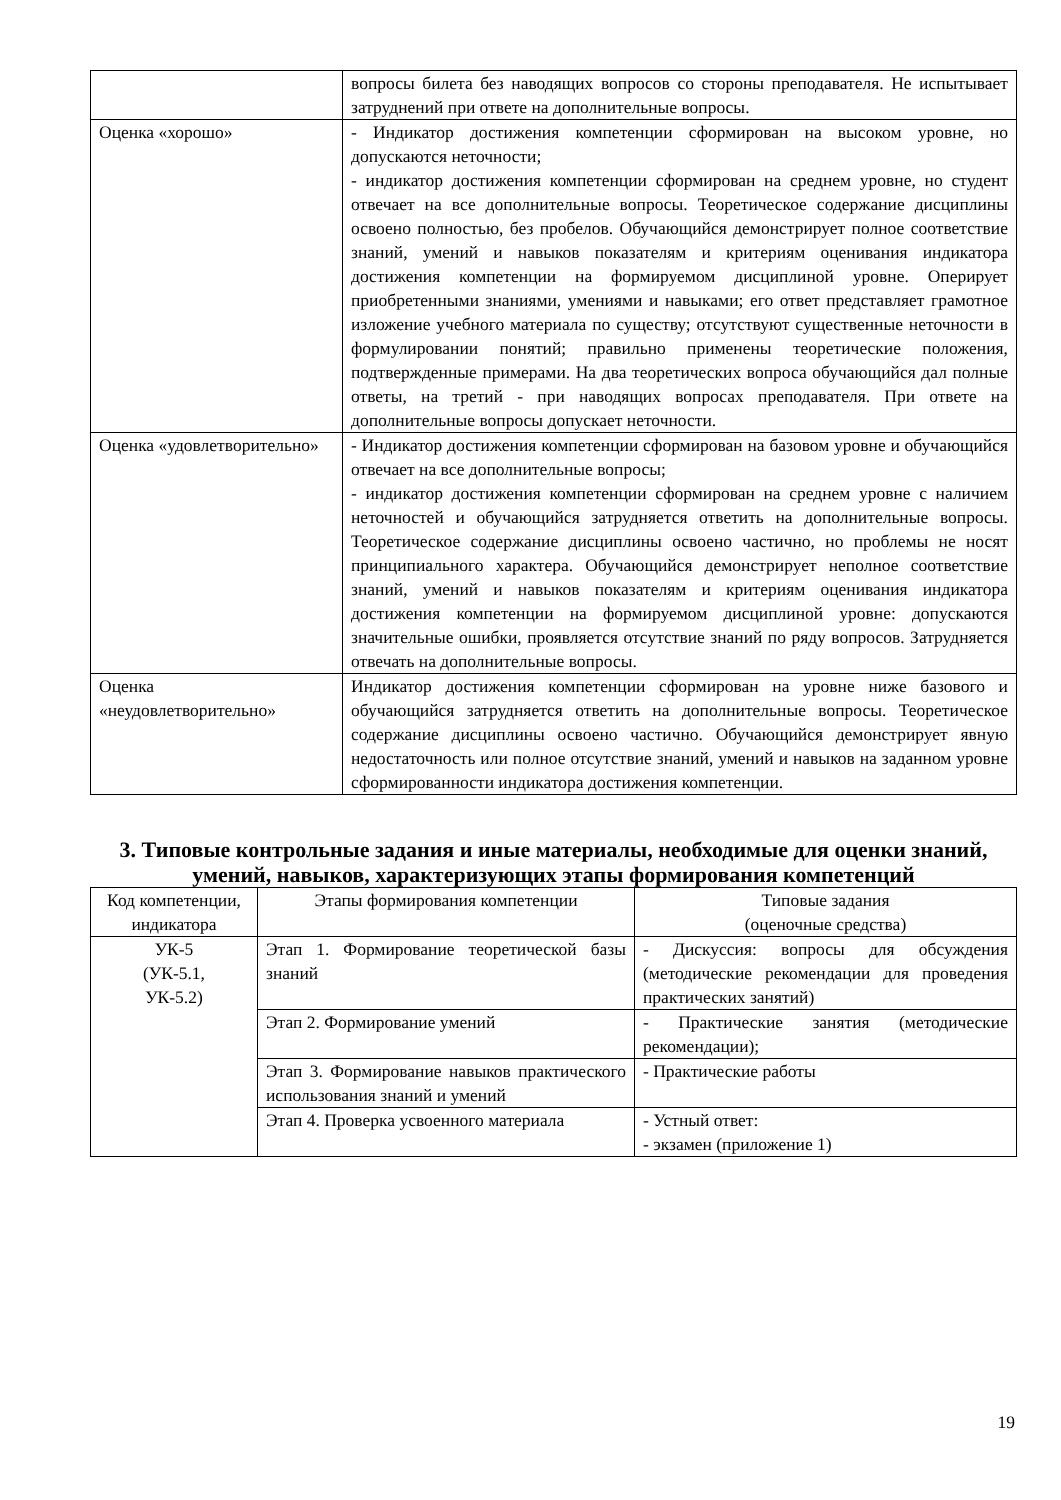| | вопросы билета без наводящих вопросов со стороны преподавателя. Не испытывает затруднений при ответе на дополнительные вопросы. |
| Оценка «хорошо» | - Индикатор достижения компетенции сформирован на высоком уровне, но допускаются неточности; - индикатор достижения компетенции сформирован на среднем уровне, но студент отвечает на все дополнительные вопросы. Теоретическое содержание дисциплины освоено полностью, без пробелов. Обучающийся демонстрирует полное соответствие знаний, умений и навыков показателям и критериям оценивания индикатора достижения компетенции на формируемом дисциплиной уровне. Оперирует приобретенными знаниями, умениями и навыками; его ответ представляет грамотное изложение учебного материала по существу; отсутствуют существенные неточности в формулировании понятий; правильно применены теоретические положения, подтвержденные примерами. На два теоретических вопроса обучающийся дал полные ответы, на третий - при наводящих вопросах преподавателя. При ответе на дополнительные вопросы допускает неточности. |
| Оценка «удовлетворительно» | - Индикатор достижения компетенции сформирован на базовом уровне и обучающийся отвечает на все дополнительные вопросы; - индикатор достижения компетенции сформирован на среднем уровне с наличием неточностей и обучающийся затрудняется ответить на дополнительные вопросы. Теоретическое содержание дисциплины освоено частично, но проблемы не носят принципиального характера. Обучающийся демонстрирует неполное соответствие знаний, умений и навыков показателям и критериям оценивания индикатора достижения компетенции на формируемом дисциплиной уровне: допускаются значительные ошибки, проявляется отсутствие знаний по ряду вопросов. Затрудняется отвечать на дополнительные вопросы. |
| Оценка «неудовлетворительно» | Индикатор достижения компетенции сформирован на уровне ниже базового и обучающийся затрудняется ответить на дополнительные вопросы. Теоретическое содержание дисциплины освоено частично. Обучающийся демонстрирует явную недостаточность или полное отсутствие знаний, умений и навыков на заданном уровне сформированности индикатора достижения компетенции. |
3. Типовые контрольные задания и иные материалы, необходимые для оценки знаний, умений, навыков, характеризующих этапы формирования компетенций
| Код компетенции, индикатора | Этапы формирования компетенции | Типовые задания (оценочные средства) |
| УК-5 (УК-5.1, УК-5.2) | Этап 1. Формирование теоретической базы знаний | - Дискуссия: вопросы для обсуждения (методические рекомендации для проведения практических занятий) |
| | Этап 2. Формирование умений | - Практические занятия (методические рекомендации); |
| | Этап 3. Формирование навыков практического использования знаний и умений | - Практические работы |
| | Этап 4. Проверка усвоенного материала | - Устный ответ: - экзамен (приложение 1) |
19